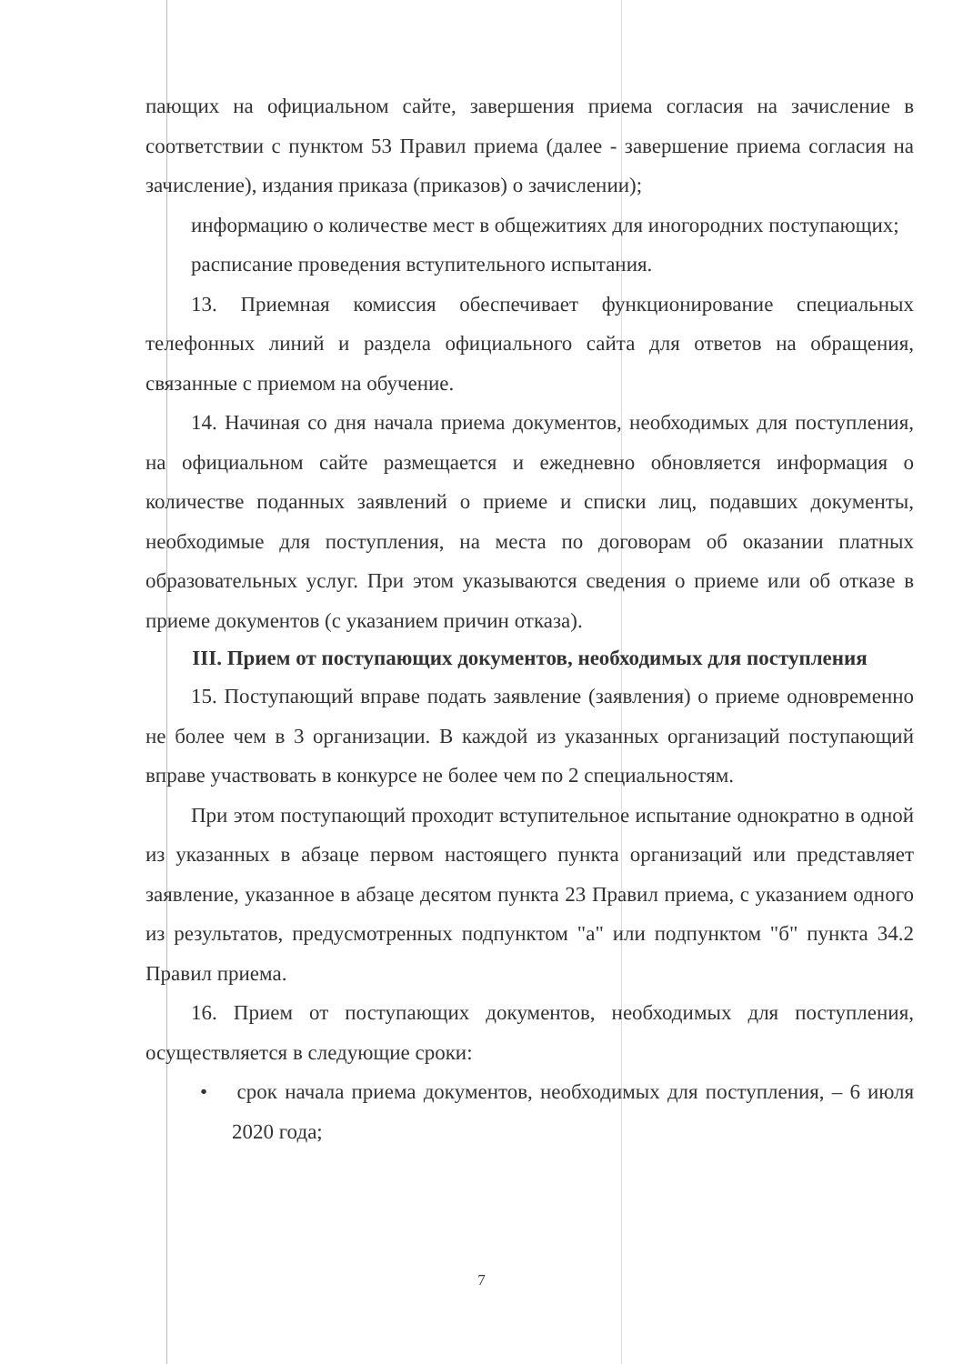пающих на официальном сайте, завершения приема согласия на зачисление в соответствии с пунктом 53 Правил приема (далее - завершение приема согласия на зачисление), издания приказа (приказов) о зачислении);
информацию о количестве мест в общежитиях для иногородних поступающих;
расписание проведения вступительного испытания.
13. Приемная комиссия обеспечивает функционирование специальных телефонных линий и раздела официального сайта для ответов на обращения, связанные с приемом на обучение.
14. Начиная со дня начала приема документов, необходимых для поступления, на официальном сайте размещается и ежедневно обновляется информация о количестве поданных заявлений о приеме и списки лиц, подавших документы, необходимые для поступления, на места по договорам об оказании платных образовательных услуг. При этом указываются сведения о приеме или об отказе в приеме документов (с указанием причин отказа).
III. Прием от поступающих документов, необходимых для поступления
15. Поступающий вправе подать заявление (заявления) о приеме одновременно не более чем в 3 организации. В каждой из указанных организаций поступающий вправе участвовать в конкурсе не более чем по 2 специальностям.
При этом поступающий проходит вступительное испытание однократно в одной из указанных в абзаце первом настоящего пункта организаций или представляет заявление, указанное в абзаце десятом пункта 23 Правил приема, с указанием одного из результатов, предусмотренных подпунктом "а" или подпунктом "б" пункта 34.2 Правил приема.
16. Прием от поступающих документов, необходимых для поступления, осуществляется в следующие сроки:
• срок начала приема документов, необходимых для поступления, – 6 июля 2020 года;
7